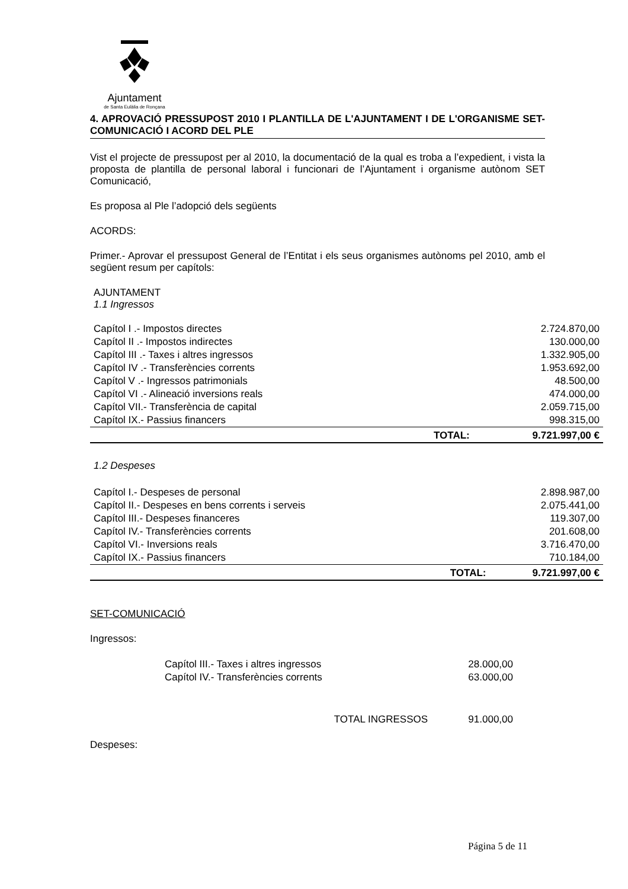Ajuntament
de Santa Eulàlia de Ronçana
4. APROVACIÓ PRESSUPOST 2010 I PLANTILLA DE L'AJUNTAMENT I DE L'ORGANISME SET- COMUNICACIÓ I ACORD DEL PLE
Vist el projecte de pressupost per al 2010, la documentació de la qual es troba a l’expedient, i vista la proposta de plantilla de personal laboral i funcionari de l’Ajuntament i organisme autònom SET Comunicació,
Es proposa al Ple l’adopció dels següents
ACORDS:
Primer.- Aprovar el pressupost General de l’Entitat i els seus organismes autònoms pel 2010, amb el següent resum per capítols:
AJUNTAMENT
1.1 Ingressos
| Capítol I .- Impostos directes | | 2.724.870,00 |
| Capítol II .- Impostos indirectes | | 130.000,00 |
| Capítol III .- Taxes i altres ingressos | | 1.332.905,00 |
| Capítol IV .- Transferències corrents | | 1.953.692,00 |
| Capítol V .- Ingressos patrimonials | | 48.500,00 |
| Capítol VI .- Alineació inversions reals | | 474.000,00 |
| Capítol VII.- Transferència de capital | | 2.059.715,00 |
| Capítol IX.- Passius financers | | 998.315,00 |
| | TOTAL: | 9.721.997,00 € |
1.2 Despeses
| Capítol I.- Despeses de personal | | 2.898.987,00 |
| Capítol II.- Despeses en bens corrents i serveis | | 2.075.441,00 |
| Capítol III.- Despeses financeres | | 119.307,00 |
| Capítol IV.- Transferències corrents | | 201.608,00 |
| Capítol VI.- Inversions reals | | 3.716.470,00 |
| Capítol IX.- Passius financers | | 710.184,00 |
| | TOTAL: | 9.721.997,00 € |
SET-COMUNICACIÓ
Ingressos:
| Capítol III.- Taxes i altres ingressos | 28.000,00 |
| Capítol IV.- Transferències corrents | 63.000,00 |
| TOTAL INGRESSOS | 91.000,00 |
Despeses:
Página 5 de 11